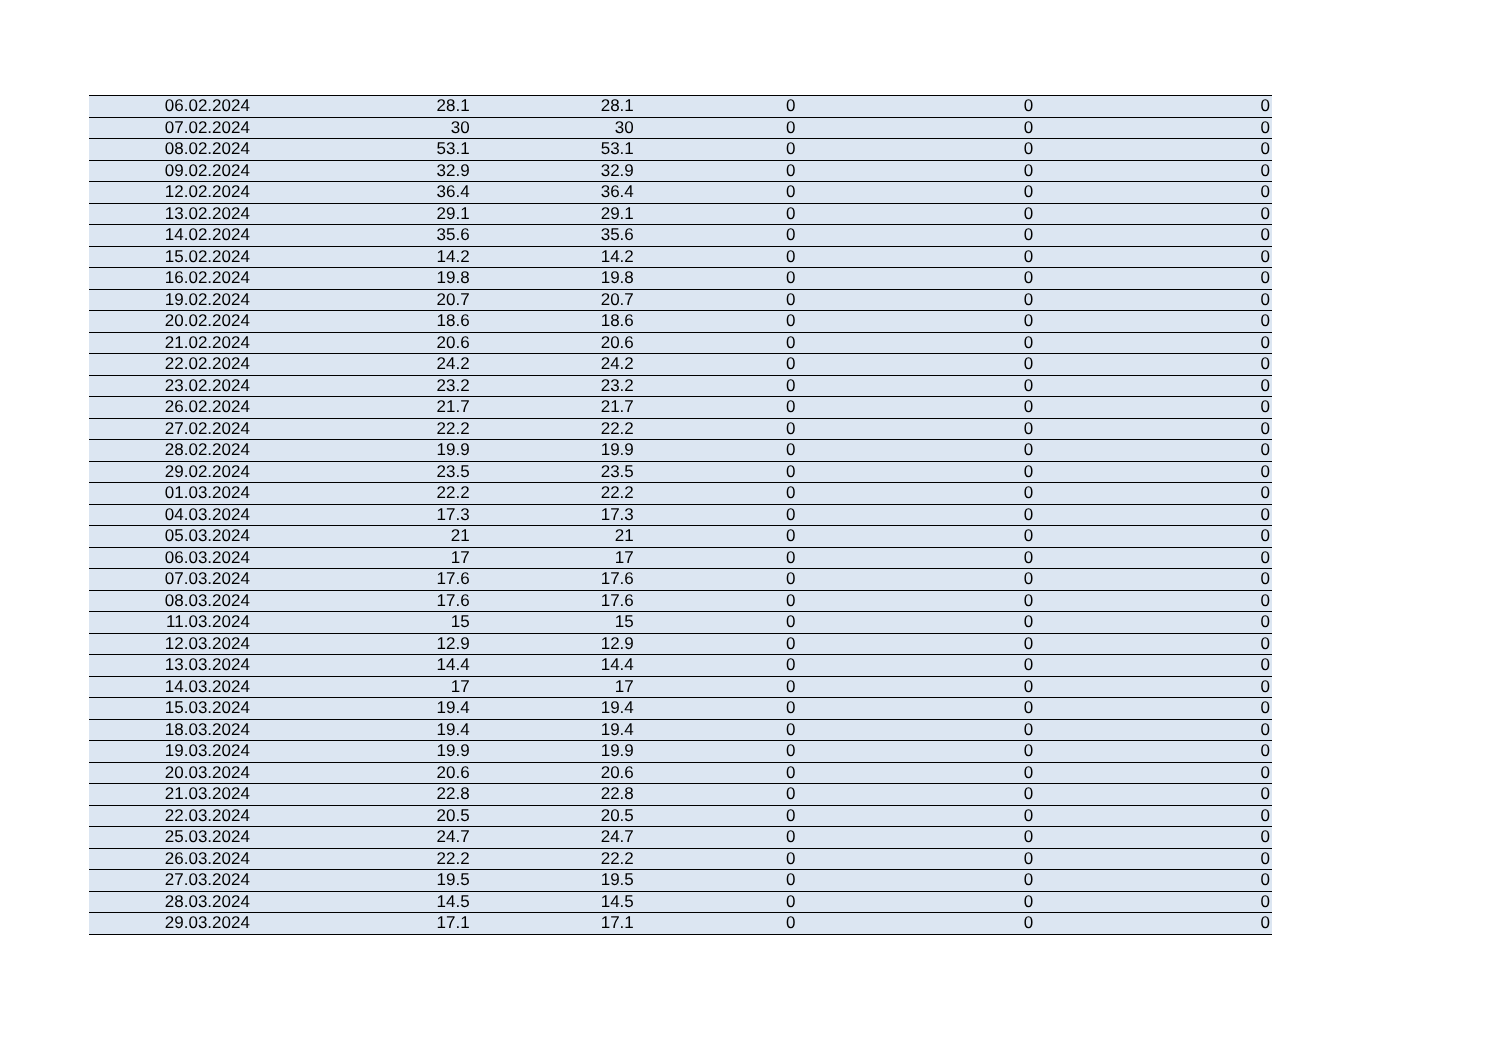| 06.02.2024 | 28.1 | 28.1 | 0 | 0 | 0 |
| 07.02.2024 | 30 | 30 | 0 | 0 | 0 |
| 08.02.2024 | 53.1 | 53.1 | 0 | 0 | 0 |
| 09.02.2024 | 32.9 | 32.9 | 0 | 0 | 0 |
| 12.02.2024 | 36.4 | 36.4 | 0 | 0 | 0 |
| 13.02.2024 | 29.1 | 29.1 | 0 | 0 | 0 |
| 14.02.2024 | 35.6 | 35.6 | 0 | 0 | 0 |
| 15.02.2024 | 14.2 | 14.2 | 0 | 0 | 0 |
| 16.02.2024 | 19.8 | 19.8 | 0 | 0 | 0 |
| 19.02.2024 | 20.7 | 20.7 | 0 | 0 | 0 |
| 20.02.2024 | 18.6 | 18.6 | 0 | 0 | 0 |
| 21.02.2024 | 20.6 | 20.6 | 0 | 0 | 0 |
| 22.02.2024 | 24.2 | 24.2 | 0 | 0 | 0 |
| 23.02.2024 | 23.2 | 23.2 | 0 | 0 | 0 |
| 26.02.2024 | 21.7 | 21.7 | 0 | 0 | 0 |
| 27.02.2024 | 22.2 | 22.2 | 0 | 0 | 0 |
| 28.02.2024 | 19.9 | 19.9 | 0 | 0 | 0 |
| 29.02.2024 | 23.5 | 23.5 | 0 | 0 | 0 |
| 01.03.2024 | 22.2 | 22.2 | 0 | 0 | 0 |
| 04.03.2024 | 17.3 | 17.3 | 0 | 0 | 0 |
| 05.03.2024 | 21 | 21 | 0 | 0 | 0 |
| 06.03.2024 | 17 | 17 | 0 | 0 | 0 |
| 07.03.2024 | 17.6 | 17.6 | 0 | 0 | 0 |
| 08.03.2024 | 17.6 | 17.6 | 0 | 0 | 0 |
| 11.03.2024 | 15 | 15 | 0 | 0 | 0 |
| 12.03.2024 | 12.9 | 12.9 | 0 | 0 | 0 |
| 13.03.2024 | 14.4 | 14.4 | 0 | 0 | 0 |
| 14.03.2024 | 17 | 17 | 0 | 0 | 0 |
| 15.03.2024 | 19.4 | 19.4 | 0 | 0 | 0 |
| 18.03.2024 | 19.4 | 19.4 | 0 | 0 | 0 |
| 19.03.2024 | 19.9 | 19.9 | 0 | 0 | 0 |
| 20.03.2024 | 20.6 | 20.6 | 0 | 0 | 0 |
| 21.03.2024 | 22.8 | 22.8 | 0 | 0 | 0 |
| 22.03.2024 | 20.5 | 20.5 | 0 | 0 | 0 |
| 25.03.2024 | 24.7 | 24.7 | 0 | 0 | 0 |
| 26.03.2024 | 22.2 | 22.2 | 0 | 0 | 0 |
| 27.03.2024 | 19.5 | 19.5 | 0 | 0 | 0 |
| 28.03.2024 | 14.5 | 14.5 | 0 | 0 | 0 |
| 29.03.2024 | 17.1 | 17.1 | 0 | 0 | 0 |